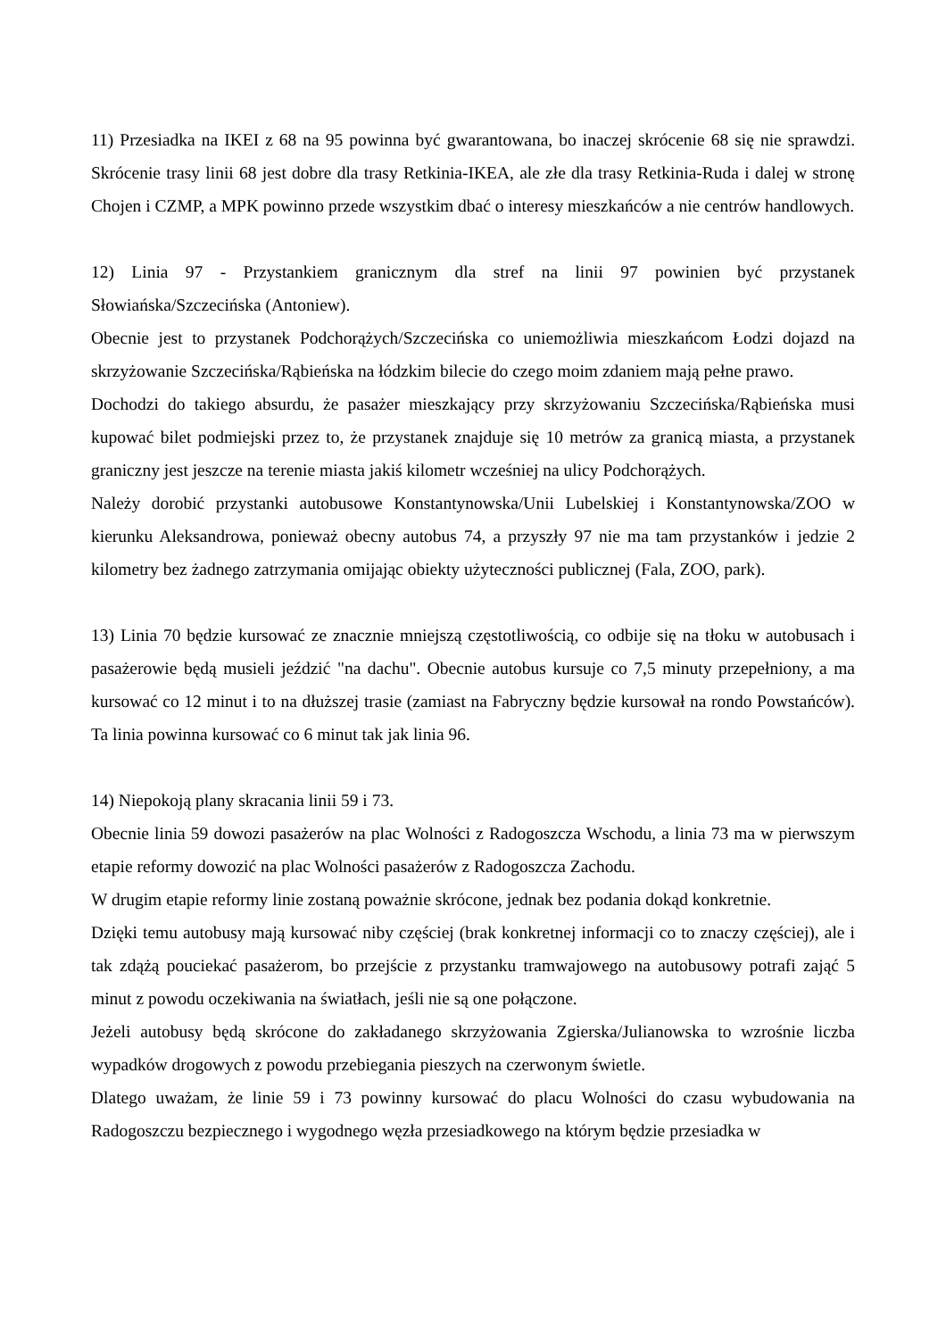11) Przesiadka na IKEI z 68 na 95 powinna być gwarantowana, bo inaczej skrócenie 68 się nie sprawdzi. Skrócenie trasy linii 68 jest dobre dla trasy Retkinia-IKEA, ale złe dla trasy Retkinia-Ruda i dalej w stronę Chojen i CZMP, a MPK powinno przede wszystkim dbać o interesy mieszkańców a nie centrów handlowych.
12) Linia 97 - Przystankiem granicznym dla stref na linii 97 powinien być przystanek Słowiańska/Szczecińska (Antoniew).
Obecnie jest to przystanek Podchorążych/Szczecińska co uniemożliwia mieszkańcom Łodzi dojazd na skrzyżowanie Szczecińska/Rąbieńska na łódzkim bilecie do czego moim zdaniem mają pełne prawo.
Dochodzi do takiego absurdu, że pasażer mieszkający przy skrzyżowaniu Szczecińska/Rąbieńska musi kupować bilet podmiejski przez to, że przystanek znajduje się 10 metrów za granicą miasta, a przystanek graniczny jest jeszcze na terenie miasta jakiś kilometr wcześniej na ulicy Podchorążych.
Należy dorobić przystanki autobusowe Konstantynowska/Unii Lubelskiej i Konstantynowska/ZOO w kierunku Aleksandrowa, ponieważ obecny autobus 74, a przyszły 97 nie ma tam przystanków i jedzie 2 kilometry bez żadnego zatrzymania omijając obiekty użyteczności publicznej (Fala, ZOO, park).
13) Linia 70 będzie kursować ze znacznie mniejszą częstotliwością, co odbije się na tłoku w autobusach i pasażerowie będą musieli jeździć "na dachu". Obecnie autobus kursuje co 7,5 minuty przepełniony, a ma kursować co 12 minut i to na dłuższej trasie (zamiast na Fabryczny będzie kursował na rondo Powstańców). Ta linia powinna kursować co 6 minut tak jak linia 96.
14) Niepokoją plany skracania linii 59 i 73.
Obecnie linia 59 dowozi pasażerów na plac Wolności z Radogoszcza Wschodu, a linia 73 ma w pierwszym etapie reformy dowozić na plac Wolności pasażerów z Radogoszcza Zachodu.
W drugim etapie reformy linie zostaną poważnie skrócone, jednak bez podania dokąd konkretnie.
Dzięki temu autobusy mają kursować niby częściej (brak konkretnej informacji co to znaczy częściej), ale i tak zdążą pouciekać pasażerom, bo przejście z przystanku tramwajowego na autobusowy potrafi zająć 5 minut z powodu oczekiwania na światłach, jeśli nie są one połączone.
Jeżeli autobusy będą skrócone do zakładanego skrzyżowania Zgierska/Julianowska to wzrośnie liczba wypadków drogowych z powodu przebiegania pieszych na czerwonym świetle.
Dlatego uważam, że linie 59 i 73 powinny kursować do placu Wolności do czasu wybudowania na Radogoszczu bezpiecznego i wygodnego węzła przesiadkowego na którym będzie przesiadka w